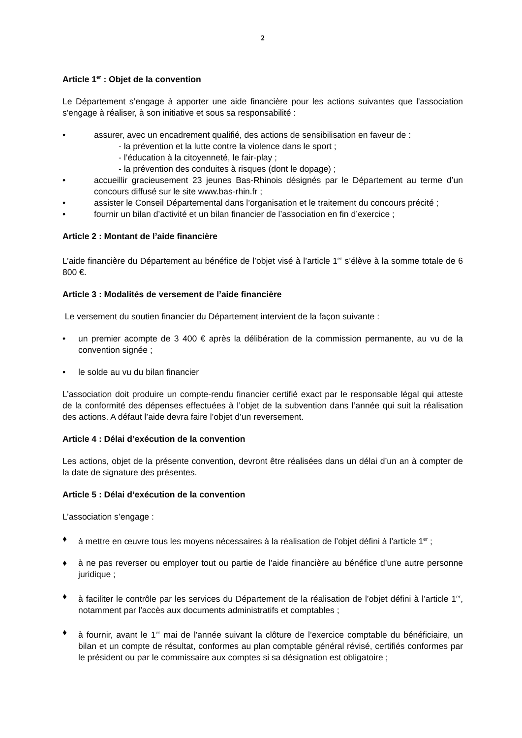2
Article 1<sup>er</sup> : Objet de la convention
Le Département s’engage à apporter une aide financière pour les actions suivantes que l'association s'engage à réaliser, à son initiative et sous sa responsabilité :
• assurer, avec un encadrement qualifié, des actions de sensibilisation en faveur de :
- la prévention et la lutte contre la violence dans le sport ;
- l’éducation à la citoyenneté, le fair-play ;
- la prévention des conduites à risques (dont le dopage) ;
• accueillir gracieusement 23 jeunes Bas-Rhinois désignés par le Département au terme d’un concours diffusé sur le site www.bas-rhin.fr ;
• assister le Conseil Départemental dans l’organisation et le traitement du concours précité ;
• fournir un bilan d’activité et un bilan financier de l’association en fin d’exercice ;
Article 2 : Montant de l’aide financière
L’aide financière du Département au bénéfice de l’objet visé à l’article 1<sup>er</sup> s’élève à la somme totale de 6 800 €.
Article 3 : Modalités de versement de l’aide financière
Le versement du soutien financier du Département intervient de la façon suivante :
• un premier acompte de 3 400 € après la délibération de la commission permanente, au vu de la convention signée ;
• le solde au vu du bilan financier
L’association doit produire un compte-rendu financier certifié exact par le responsable légal qui atteste de la conformité des dépenses effectuées à l’objet de la subvention dans l’année qui suit la réalisation des actions. A défaut l’aide devra faire l’objet d’un reversement.
Article 4 : Délai d’exécution de la convention
Les actions, objet de la présente convention, devront être réalisées dans un délai d’un an à compter de la date de signature des présentes.
Article 5 : Délai d’exécution de la convention
L’association s’engage :
♦ à mettre en œuvre tous les moyens nécessaires à la réalisation de l’objet défini à l’article 1<sup>er</sup> ;
♦ à ne pas reverser ou employer tout ou partie de l’aide financière au bénéfice d’une autre personne juridique ;
♦ à faciliter le contrôle par les services du Département de la réalisation de l’objet défini à l’article 1<sup>er</sup>, notamment par l'accès aux documents administratifs et comptables ;
♦ à fournir, avant le 1<sup>er</sup> mai de l'année suivant la clôture de l’exercice comptable du bénéficiaire, un bilan et un compte de résultat, conformes au plan comptable général révisé, certifiés conformes par le président ou par le commissaire aux comptes si sa désignation est obligatoire ;